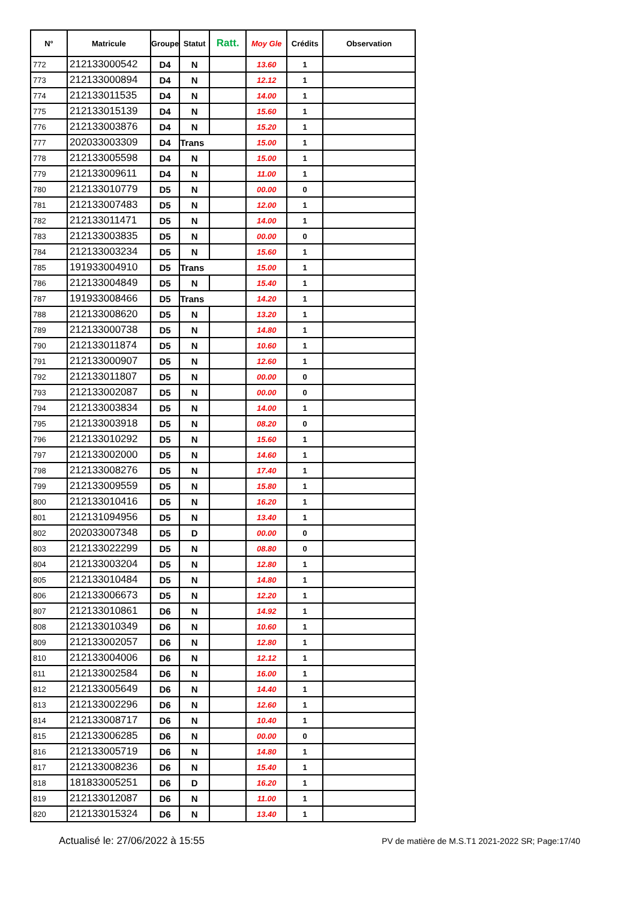| N° | Matricule | Groupe | Statut | Ratt. | Moy Gle | Crédits | Observation |
| --- | --- | --- | --- | --- | --- | --- | --- |
| 772 | 212133000542 | D4 | N | | 13.60 | 1 | |
| 773 | 212133000894 | D4 | N | | 12.12 | 1 | |
| 774 | 212133011535 | D4 | N | | 14.00 | 1 | |
| 775 | 212133015139 | D4 | N | | 15.60 | 1 | |
| 776 | 212133003876 | D4 | N | | 15.20 | 1 | |
| 777 | 202033003309 | D4 | Trans | | 15.00 | 1 | |
| 778 | 212133005598 | D4 | N | | 15.00 | 1 | |
| 779 | 212133009611 | D4 | N | | 11.00 | 1 | |
| 780 | 212133010779 | D5 | N | | 00.00 | 0 | |
| 781 | 212133007483 | D5 | N | | 12.00 | 1 | |
| 782 | 212133011471 | D5 | N | | 14.00 | 1 | |
| 783 | 212133003835 | D5 | N | | 00.00 | 0 | |
| 784 | 212133003234 | D5 | N | | 15.60 | 1 | |
| 785 | 191933004910 | D5 | Trans | | 15.00 | 1 | |
| 786 | 212133004849 | D5 | N | | 15.40 | 1 | |
| 787 | 191933008466 | D5 | Trans | | 14.20 | 1 | |
| 788 | 212133008620 | D5 | N | | 13.20 | 1 | |
| 789 | 212133000738 | D5 | N | | 14.80 | 1 | |
| 790 | 212133011874 | D5 | N | | 10.60 | 1 | |
| 791 | 212133000907 | D5 | N | | 12.60 | 1 | |
| 792 | 212133011807 | D5 | N | | 00.00 | 0 | |
| 793 | 212133002087 | D5 | N | | 00.00 | 0 | |
| 794 | 212133003834 | D5 | N | | 14.00 | 1 | |
| 795 | 212133003918 | D5 | N | | 08.20 | 0 | |
| 796 | 212133010292 | D5 | N | | 15.60 | 1 | |
| 797 | 212133002000 | D5 | N | | 14.60 | 1 | |
| 798 | 212133008276 | D5 | N | | 17.40 | 1 | |
| 799 | 212133009559 | D5 | N | | 15.80 | 1 | |
| 800 | 212133010416 | D5 | N | | 16.20 | 1 | |
| 801 | 212131094956 | D5 | N | | 13.40 | 1 | |
| 802 | 202033007348 | D5 | D | | 00.00 | 0 | |
| 803 | 212133022299 | D5 | N | | 08.80 | 0 | |
| 804 | 212133003204 | D5 | N | | 12.80 | 1 | |
| 805 | 212133010484 | D5 | N | | 14.80 | 1 | |
| 806 | 212133006673 | D5 | N | | 12.20 | 1 | |
| 807 | 212133010861 | D6 | N | | 14.92 | 1 | |
| 808 | 212133010349 | D6 | N | | 10.60 | 1 | |
| 809 | 212133002057 | D6 | N | | 12.80 | 1 | |
| 810 | 212133004006 | D6 | N | | 12.12 | 1 | |
| 811 | 212133002584 | D6 | N | | 16.00 | 1 | |
| 812 | 212133005649 | D6 | N | | 14.40 | 1 | |
| 813 | 212133002296 | D6 | N | | 12.60 | 1 | |
| 814 | 212133008717 | D6 | N | | 10.40 | 1 | |
| 815 | 212133006285 | D6 | N | | 00.00 | 0 | |
| 816 | 212133005719 | D6 | N | | 14.80 | 1 | |
| 817 | 212133008236 | D6 | N | | 15.40 | 1 | |
| 818 | 181833005251 | D6 | D | | 16.20 | 1 | |
| 819 | 212133012087 | D6 | N | | 11.00 | 1 | |
| 820 | 212133015324 | D6 | N | | 13.40 | 1 | |
Actualisé le: 27/06/2022 à 15:55 PV de matière de M.S.T1 2021-2022 SR; Page:17/40